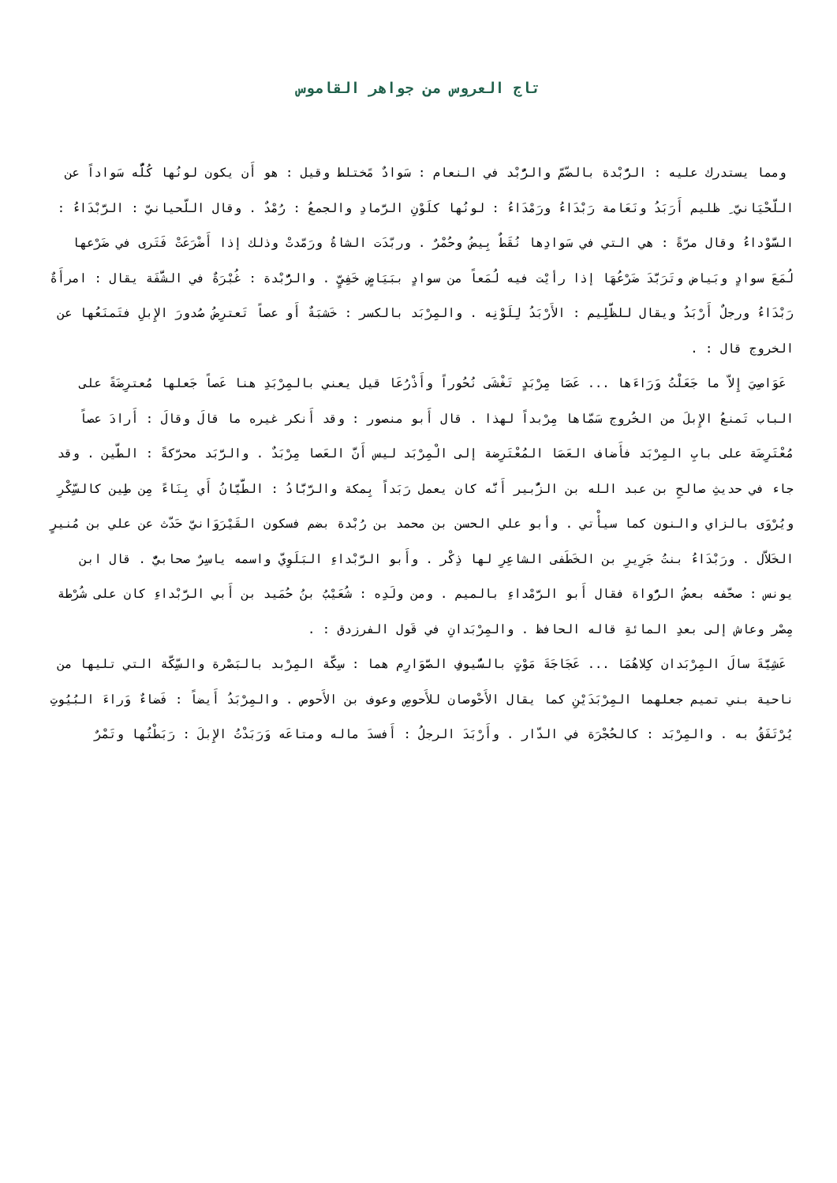تاج العروس من جواهر القاموس
ومما يستدرك عليه : الرُّبْدة بالضّمّ والرُّبْد في النعام : سَوادٌ مًختلط وقيل : هو أَن يكون لونُها كُلُّه سَواداً عن اللّحْيَانيّ ِ ظليم أَرَبَدُ ونَعَامة رَبْدَاءُ ورَمْدَاءُ : لونُها كلَوْنِ الرَّمادِ والجمعُ : رُمْدٌ . وقال اللّحيانيّ : الرَّبْدَاءُ : السَّوْداءُ وقال مرّةً : هي التي في سَوادِها نُقَطٌ بِيضُ وحُمْرٌ . وربّدَت الشاةُ ورَمّدتْ وذلك إذا أَضْرَعَتْ فَتَرى في ضَرْعها لُمَعَ سوادٍ وبَياض وتَرَبَّدَ ضَرْعُهَا إذا رأيْت فيه لُمَعاً من سوادٍ ببَيَاضٍ خَفِيٍّ . والرُّبْدة : غُبْرَةٌ في الشَّفَة يقال : امرأَةٌ رَبْدَاءُ ورجلٌ أَرْبَدُ ويقال للظَّلِيم : الأَرْبَدُ لِلَوْنِه . والمِرْبَد بالكسر : خَشبَةٌ أَو عصاً تَعترِضُ صُدورَ الإِبلِ فتَمنَعُها عن الخروج قال : .
عَوَاصِيَ إِلاّ ما جَعَلْتُ وَرَاءَها ... عَصَا مِرْبَدٍ تَغْشَى نُحُوراً وأَذْرُعَا قيل يعني بالمِرْبَدِ هنا عَصاً جَعلها مُعترِضَةً على الباب تَمنعُ الإِبلَ من الخُروج سَمّاها مِرْبداً لهذا . قال أَبو منصور : وقد أَنكر غيره ما قالَ وقالَ : أَرادَ عصاً مُعْتَرِضَة على بابِ المِرْبَد فأَضاف العَصَا المُعْتَرِضة إلى الْمِرْبَد ليس أَنَّ العَصا مِرْبَدٌ . والرَّبَد محرّكةً : الطّين . وقد جاء في حديثِ صالحِ بن عبد الله بن الزُّبير أَنَّه كان يعمل رَبَداً بِمكة والرَّبَّادُ : الطَّيَّانُ أَي بِنَاءً مِن طِين كالسِّكْرِ ويُرْوَى بالزاي والنون كما سيأْتي . وأبو علي الحسن بن محمد بن رُبْدة بضم فسكون القَيْرَوَانيّ حَدّث عن علي بن مُنيرٍ الخَلاّل . ورَبْدَاءُ بنتُ جَرِيرِ بن الخَطَفى الشاعِرِ لها ذِكْر . وأَبو الرَّبْداءِ البَلَوِيّ واسمه ياسِرٌ صحابيٌّ . قال ابن يونس : صحّفه بعضُ الرُّواة فقال أَبو الرَّمْداءِ بالميم . ومن ولَدِه : شُعَيْبُ بنُ حُمَيد بن أَبي الرَّبْداءِ كان على شُرْطة مِصْر وعاش إلى بعدِ المائةِ قاله الحافظ . والمِرْبَدانِ في قَول الفرزدق : .
عَشِيَّةَ سالَ المِرْبَدان كِلاهُمَا ... عَجَاجَةَ مَوْتٍ بالسُّيوفِ الصَّوَارِم هما : سِكّة المِرْبد بالبَصْرة والسِّكّة التي تليها من ناحية بني تميم جعلهما المِرْبَدَيْنِ كما يقال الأَحْوصان للأَحوصِ وعوف بن الأَحوص . والمِرْبَدُ أَيضاً : فَضاءٌ وَراءَ البُيُوتِ يُرْتَفَقُ به . والمِرْبَد : كالحُجْرَة في الدّار . وأَرْبَدَ الرجلُ : أَفسدَ ماله ومتاعَه وَرَبَدْتُ الإِبلَ : رَبَطْتُها وتَمْرٌ